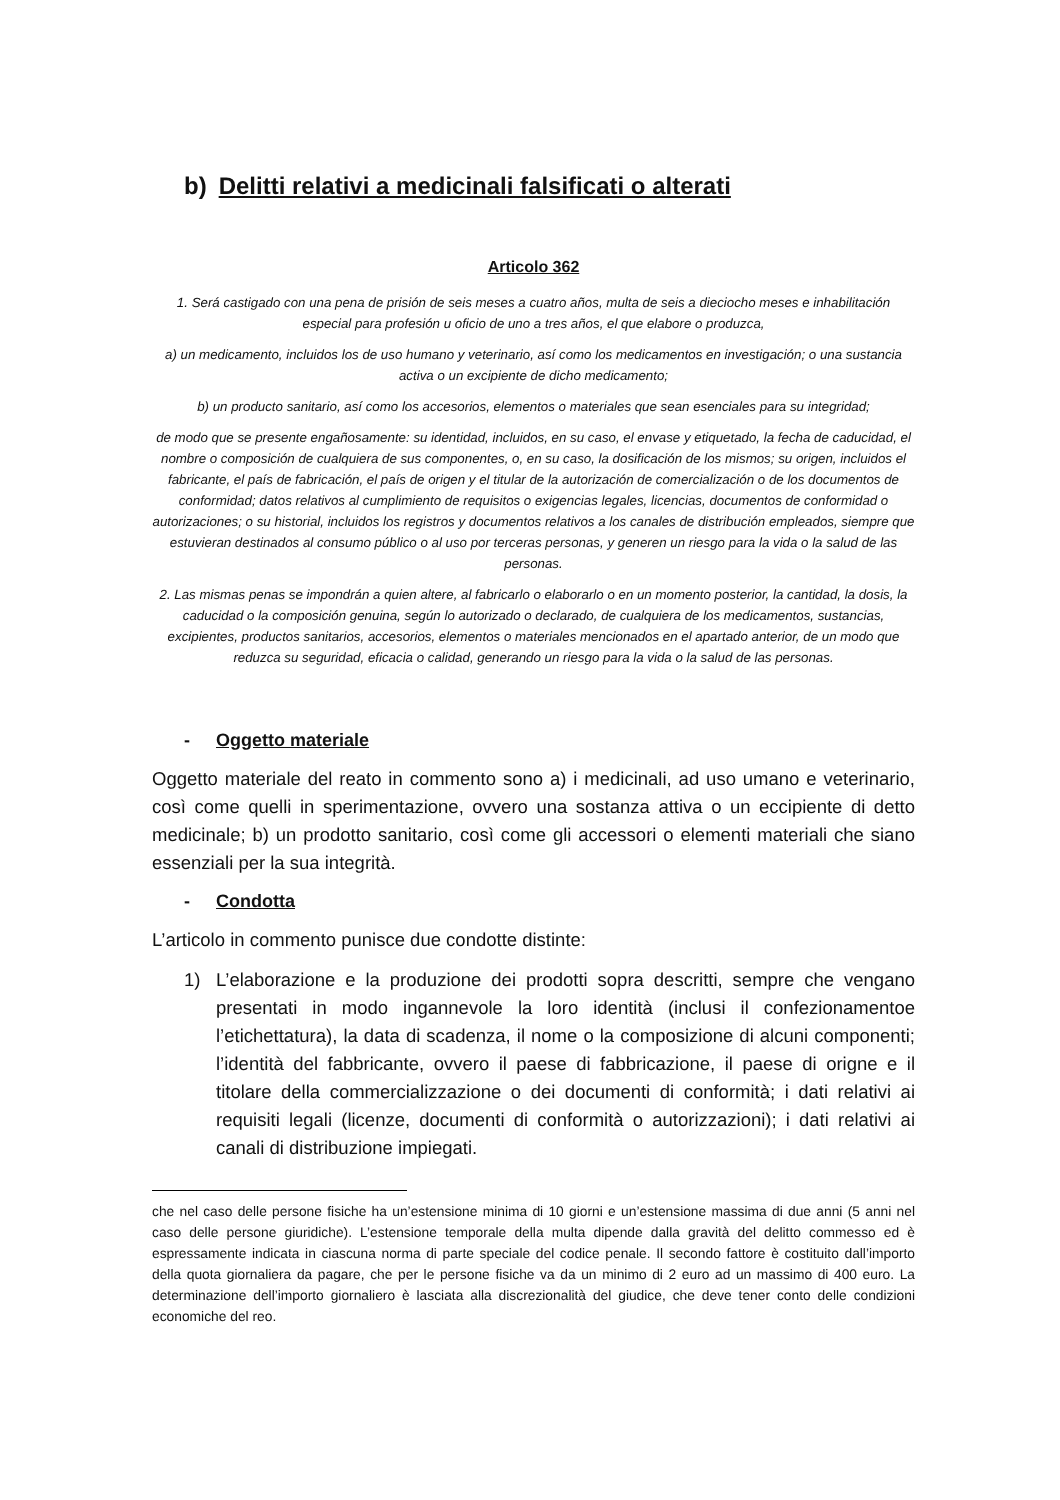b) Delitti relativi a medicinali falsificati o alterati
Articolo 362
1. Será castigado con una pena de prisión de seis meses a cuatro años, multa de seis a dieciocho meses e inhabilitación especial para profesión u oficio de uno a tres años, el que elabore o produzca,
a) un medicamento, incluidos los de uso humano y veterinario, así como los medicamentos en investigación; o una sustancia activa o un excipiente de dicho medicamento;
b) un producto sanitario, así como los accesorios, elementos o materiales que sean esenciales para su integridad;
de modo que se presente engañosamente: su identidad, incluidos, en su caso, el envase y etiquetado, la fecha de caducidad, el nombre o composición de cualquiera de sus componentes, o, en su caso, la dosificación de los mismos; su origen, incluidos el fabricante, el país de fabricación, el país de origen y el titular de la autorización de comercialización o de los documentos de conformidad; datos relativos al cumplimiento de requisitos o exigencias legales, licencias, documentos de conformidad o autorizaciones; o su historial, incluidos los registros y documentos relativos a los canales de distribución empleados, siempre que estuvieran destinados al consumo público o al uso por terceras personas, y generen un riesgo para la vida o la salud de las personas.
2. Las mismas penas se impondrán a quien altere, al fabricarlo o elaborarlo o en un momento posterior, la cantidad, la dosis, la caducidad o la composición genuina, según lo autorizado o declarado, de cualquiera de los medicamentos, sustancias, excipientes, productos sanitarios, accesorios, elementos o materiales mencionados en el apartado anterior, de un modo que reduzca su seguridad, eficacia o calidad, generando un riesgo para la vida o la salud de las personas.
- Oggetto materiale
Oggetto materiale del reato in commento sono a) i medicinali, ad uso umano e veterinario, così come quelli in sperimentazione, ovvero una sostanza attiva o un eccipiente di detto medicinale; b) un prodotto sanitario, così come gli accessori o elementi materiali che siano essenziali per la sua integrità.
- Condotta
L’articolo in commento punisce due condotte distinte:
1) L’elaborazione e la produzione dei prodotti sopra descritti, sempre che vengano presentati in modo ingannevole la loro identità (inclusi il confezionamentoe l’etichettatura), la data di scadenza, il nome o la composizione di alcuni componenti; l’identità del fabbricante, ovvero il paese di fabbricazione, il paese di origne e il titolare della commercializzazione o dei documenti di conformità; i dati relativi ai requisiti legali (licenze, documenti di conformità o autorizzazioni); i dati relativi ai canali di distribuzione impiegati.
che nel caso delle persone fisiche ha un’estensione minima di 10 giorni e un’estensione massima di due anni (5 anni nel caso delle persone giuridiche). L’estensione temporale della multa dipende dalla gravità del delitto commesso ed è espressamente indicata in ciascuna norma di parte speciale del codice penale. Il secondo fattore è costituito dall’importo della quota giornaliera da pagare, che per le persone fisiche va da un minimo di 2 euro ad un massimo di 400 euro. La determinazione dell’importo giornaliero è lasciata alla discrezionalità del giudice, che deve tener conto delle condizioni economiche del reo.